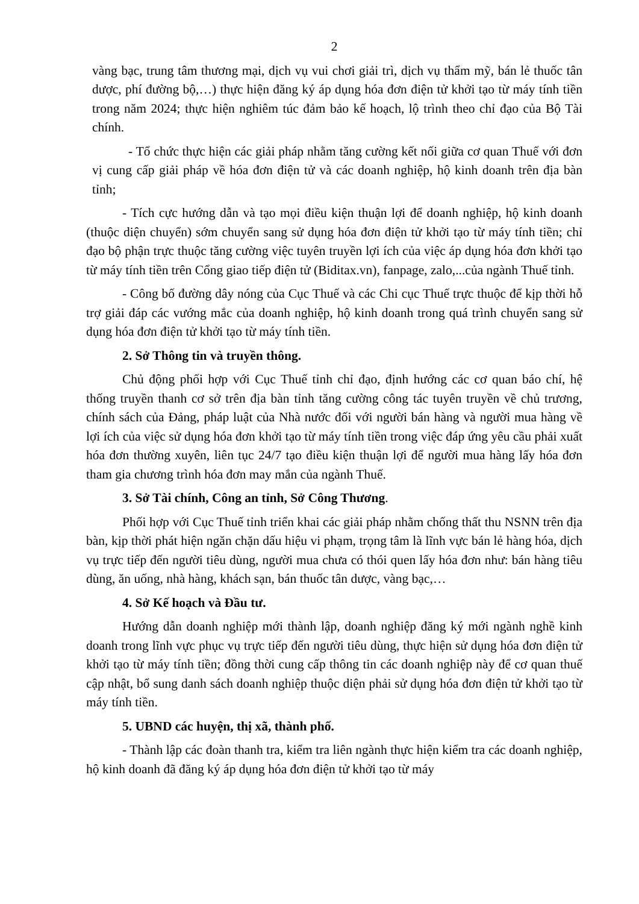2
vàng bạc, trung tâm thương mại, dịch vụ vui chơi giải trì, dịch vụ thẩm mỹ, bán lẻ thuốc tân dược, phí đường bộ,…) thực hiện đăng ký áp dụng hóa đơn điện tử khởi tạo từ máy tính tiền trong năm 2024; thực hiện nghiêm túc đảm bảo kế hoạch, lộ trình theo chỉ đạo của Bộ Tài chính.
- Tổ chức thực hiện các giải pháp nhằm tăng cường kết nối giữa cơ quan Thuế với đơn vị cung cấp giải pháp về hóa đơn điện tử và các doanh nghiệp, hộ kinh doanh trên địa bàn tỉnh;
- Tích cực hướng dẫn và tạo mọi điều kiện thuận lợi để doanh nghiệp, hộ kinh doanh (thuộc diện chuyển) sớm chuyển sang sử dụng hóa đơn điện tử khởi tạo từ máy tính tiền; chỉ đạo bộ phận trực thuộc tăng cường việc tuyên truyền lợi ích của việc áp dụng hóa đơn khởi tạo từ máy tính tiền trên Cổng giao tiếp điện tử (Biditax.vn), fanpage, zalo,...của ngành Thuế tỉnh.
- Công bố đường dây nóng của Cục Thuế và các Chi cục Thuế trực thuộc để kịp thời hỗ trợ giải đáp các vướng mắc của doanh nghiệp, hộ kinh doanh trong quá trình chuyển sang sử dụng hóa đơn điện tử khởi tạo từ máy tính tiền.
2. Sở Thông tin và truyền thông.
Chủ động phối hợp với Cục Thuế tỉnh chỉ đạo, định hướng các cơ quan báo chí, hệ thống truyền thanh cơ sở trên địa bàn tỉnh tăng cường công tác tuyên truyền về chủ trương, chính sách của Đảng, pháp luật của Nhà nước đối với người bán hàng và người mua hàng về lợi ích của việc sử dụng hóa đơn khởi tạo từ máy tính tiền trong việc đáp ứng yêu cầu phải xuất hóa đơn thường xuyên, liên tục 24/7 tạo điều kiện thuận lợi để người mua hàng lấy hóa đơn tham gia chương trình hóa đơn may mắn của ngành Thuế.
3. Sở Tài chính, Công an tỉnh, Sở Công Thương.
Phối hợp với Cục Thuế tỉnh triển khai các giải pháp nhằm chống thất thu NSNN trên địa bàn, kịp thời phát hiện ngăn chặn dấu hiệu vi phạm, trọng tâm là lĩnh vực bán lẻ hàng hóa, dịch vụ trực tiếp đến người tiêu dùng, người mua chưa có thói quen lấy hóa đơn như: bán hàng tiêu dùng, ăn uống, nhà hàng, khách sạn, bán thuốc tân dược, vàng bạc,…
4. Sở Kế hoạch và Đầu tư.
Hướng dẫn doanh nghiệp mới thành lập, doanh nghiệp đăng ký mới ngành nghề kinh doanh trong lĩnh vực phục vụ trực tiếp đến người tiêu dùng, thực hiện sử dụng hóa đơn điện tử khởi tạo từ máy tính tiền; đồng thời cung cấp thông tin các doanh nghiệp này để cơ quan thuế cập nhật, bổ sung danh sách doanh nghiệp thuộc diện phải sử dụng hóa đơn điện tử khởi tạo từ máy tính tiền.
5. UBND các huyện, thị xã, thành phố.
- Thành lập các đoàn thanh tra, kiểm tra liên ngành thực hiện kiểm tra các doanh nghiệp, hộ kinh doanh đã đăng ký áp dụng hóa đơn điện tử khởi tạo từ máy